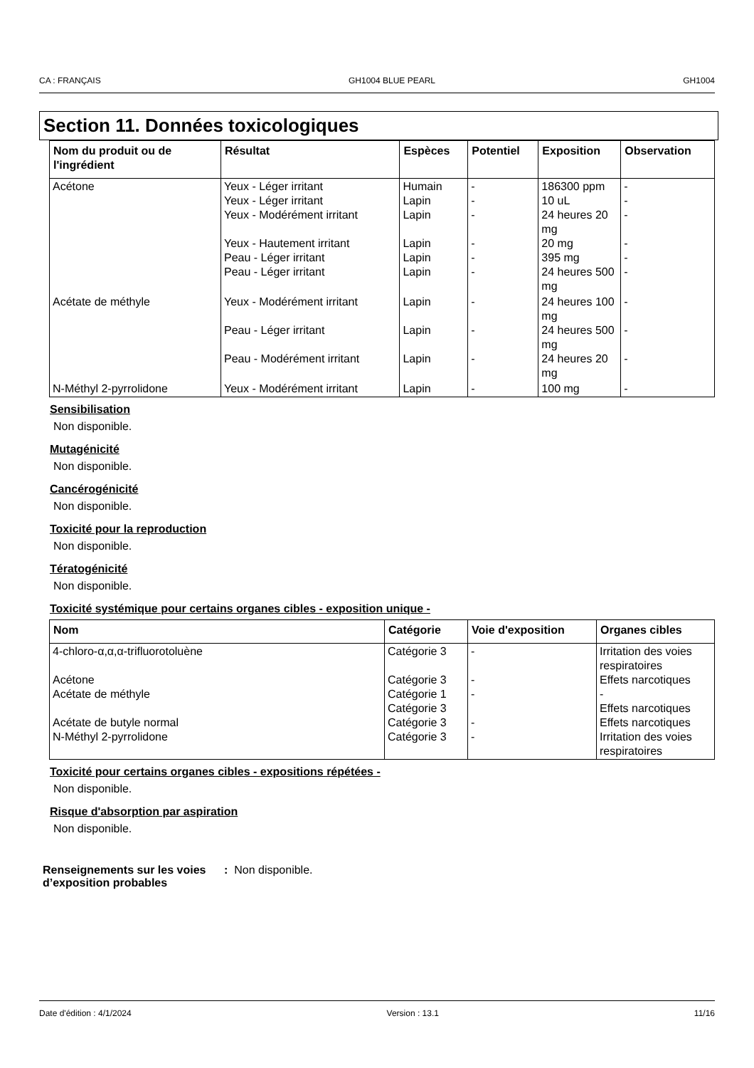CA : FRANÇAIS GH1004 BLUE PEARL GH1004
Section 11. Données toxicologiques
| Nom du produit ou de l'ingrédient | Résultat | Espèces | Potentiel | Exposition | Observation |
| --- | --- | --- | --- | --- | --- |
| Acétone | Yeux - Léger irritant Yeux - Léger irritant Yeux - Modérément irritant Yeux - Hautement irritant Peau - Léger irritant Peau - Léger irritant | Humain Lapin Lapin Lapin Lapin Lapin | - - - - - - | 186300 ppm 10 uL 24 heures 20 mg 20 mg 395 mg 24 heures 500 mg | - - - - - - |
| Acétate de méthyle | Yeux - Modérément irritant Peau - Léger irritant Peau - Modérément irritant | Lapin Lapin Lapin | - - - | 24 heures 100 mg 24 heures 500 mg 24 heures 20 mg | - - - |
| N-Méthyl 2-pyrrolidone | Yeux - Modérément irritant | Lapin | - | 100 mg | - |
Sensibilisation
Non disponible.
Mutagénicité
Non disponible.
Cancérogénicité
Non disponible.
Toxicité pour la reproduction
Non disponible.
Tératogénicité
Non disponible.
Toxicité systémique pour certains organes cibles - exposition unique -
| Nom | Catégorie | Voie d'exposition | Organes cibles |
| --- | --- | --- | --- |
| 4-chloro-α,α,α-trifluorotoluène Acétone Acétate de méthyle Acétate de butyle normal N-Méthyl 2-pyrrolidone | Catégorie 3 Catégorie 3 Catégorie 1 Catégorie 3 Catégorie 3 Catégorie 3 | - - - - - | Irritation des voies respiratoires Effets narcotiques - Effets narcotiques Effets narcotiques Irritation des voies respiratoires |
Toxicité pour certains organes cibles - expositions répétées -
Non disponible.
Risque d'absorption par aspiration
Non disponible.
Renseignements sur les voies d’exposition probables: Non disponible.
Date d'édition : 4/1/2024 Version : 13.1 11/16